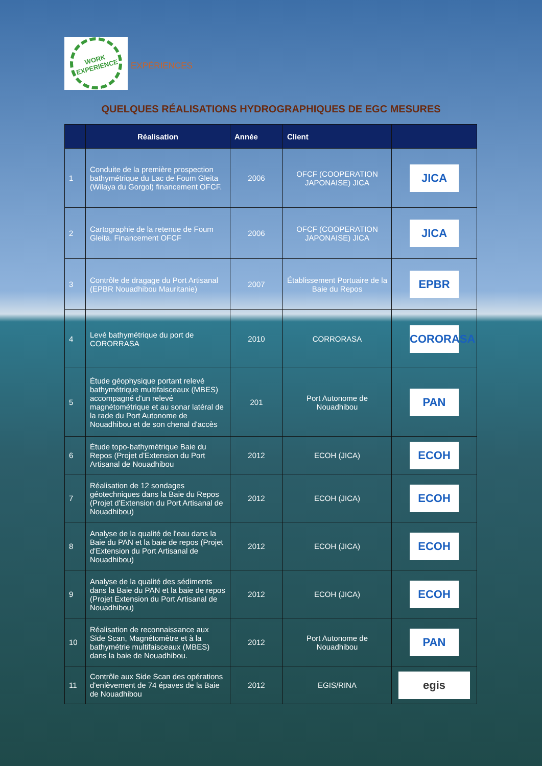WORK EXPERIENCE
EXPÉRIENCES
QUELQUES RÉALISATIONS HYDROGRAPHIQUES DE EGC MESURES
| | Réalisation | Année | Client | |
| --- | --- | --- | --- | --- |
| 1 | Conduite de la première prospection bathymétrique du Lac de Foum Gleita (Wilaya du Gorgol) financement OFCF. | 2006 | OFCF (COOPERATION JAPONAISE) JICA | JICA |
| 2 | Cartographie de la retenue de Foum Gleita. Financement OFCF | 2006 | OFCF (COOPERATION JAPONAISE) JICA | JICA |
| 3 | Contrôle de dragage du Port Artisanal (EPBR Nouadhibou Mauritanie) | 2007 | Établissement Portuaire de la Baie du Repos | EPBR |
| 4 | Levé bathymétrique du port de CORORRASA | 2010 | CORRORASA | CORORASA |
| 5 | Étude géophysique portant relevé bathymétrique multifaisceaux (MBES) accompagné d'un relevé magnétométrique et au sonar latéral de la rade du Port Autonome de Nouadhibou et de son chenal d'accès | 201 | Port Autonome de Nouadhibou | PAN |
| 6 | Étude topo-bathymétrique Baie du Repos (Projet d'Extension du Port Artisanal de Nouadhibou | 2012 | ECOH (JICA) | ECOH |
| 7 | Réalisation de 12 sondages géotechniques dans la Baie du Repos (Projet d'Extension du Port Artisanal de Nouadhibou) | 2012 | ECOH (JICA) | ECOH |
| 8 | Analyse de la qualité de l'eau dans la Baie du PAN et la baie de repos (Projet d'Extension du Port Artisanal de Nouadhibou) | 2012 | ECOH (JICA) | ECOH |
| 9 | Analyse de la qualité des sédiments dans la Baie du PAN et la baie de repos (Projet Extension du Port Artisanal de Nouadhibou) | 2012 | ECOH (JICA) | ECOH |
| 10 | Réalisation de reconnaissance aux Side Scan, Magnétomètre et à la bathymétrie multifaisceaux (MBES) dans la baie de Nouadhibou. | 2012 | Port Autonome de Nouadhibou | PAN |
| 11 | Contrôle aux Side Scan des opérations d'enlèvement de 74 épaves de la Baie de Nouadhibou | 2012 | EGIS/RINA | egis |